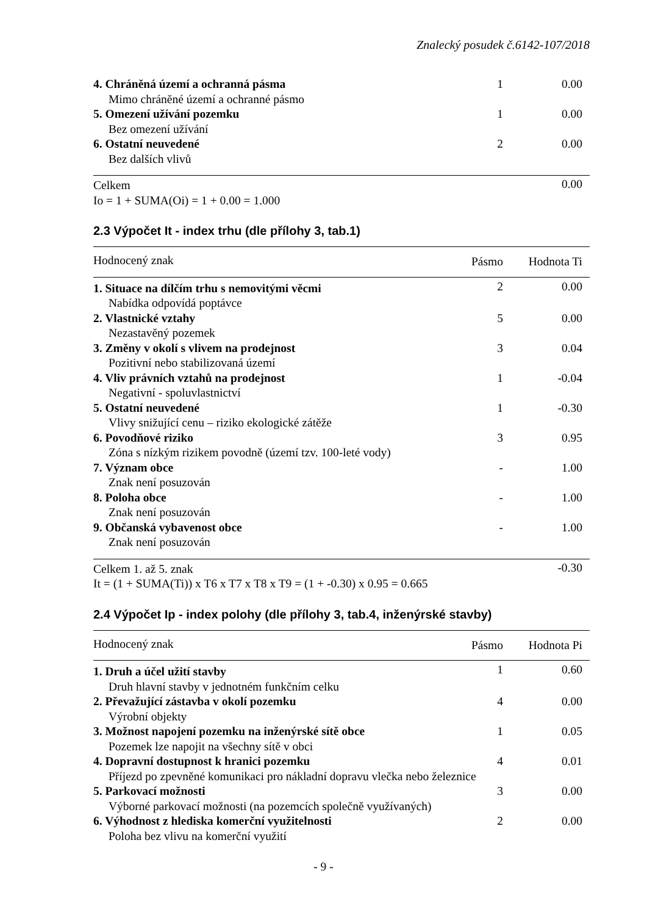Znalecký posudek č.6142-107/2018
| 4. Chráněná území a ochranná pásma | 1 | 0.00 |
| Mimo chráněné území a ochranné pásmo | | |
| 5. Omezení užívání pozemku | 1 | 0.00 |
| Bez omezení užívání | | |
| 6. Ostatní neuvedené | 2 | 0.00 |
| Bez dalších vlivů | | |
| Celkem | | 0.00 |
Io = 1 + SUMA(Oi) = 1 + 0.00 = 1.000
2.3 Výpočet It - index trhu (dle přílohy 3, tab.1)
| Hodnocený znak | Pásmo | Hodnota Ti |
| --- | --- | --- |
| 1. Situace na dílčím trhu s nemovitými věcmi | 2 | 0.00 |
| Nabídka odpovídá poptávce | | |
| 2. Vlastnické vztahy | 5 | 0.00 |
| Nezastavěný pozemek | | |
| 3. Změny v okolí s vlivem na prodejnost | 3 | 0.04 |
| Pozitivní nebo stabilizovaná území | | |
| 4. Vliv právních vztahů na prodejnost | 1 | -0.04 |
| Negativní - spoluvlastnictví | | |
| 5. Ostatní neuvedené | 1 | -0.30 |
| Vlivy snižující cenu – riziko ekologické zátěže | | |
| 6. Povodňové riziko | 3 | 0.95 |
| Zóna s nízkým rizikem povodně (území tzv. 100-leté vody) | | |
| 7. Význam obce | - | 1.00 |
| Znak není posuzován | | |
| 8. Poloha obce | - | 1.00 |
| Znak není posuzován | | |
| 9. Občanská vybavenost obce | - | 1.00 |
| Znak není posuzován | | |
| Celkem 1. až 5. znak | | -0.30 |
It = (1 + SUMA(Ti)) x T6 x T7 x T8 x T9 = (1 + -0.30) x 0.95 = 0.665
2.4 Výpočet Ip - index polohy (dle přílohy 3, tab.4, inženýrské stavby)
| Hodnocený znak | Pásmo | Hodnota Pi |
| --- | --- | --- |
| 1. Druh a účel užití stavby | 1 | 0.60 |
| Druh hlavní stavby v jednotném funkčním celku | | |
| 2. Převažující zástavba v okolí pozemku | 4 | 0.00 |
| Výrobní objekty | | |
| 3. Možnost napojení pozemku na inženýrské sítě obce | 1 | 0.05 |
| Pozemek lze napojit na všechny sítě v obci | | |
| 4. Dopravní dostupnost k hranici pozemku | 4 | 0.01 |
| Příjezd po zpevněné komunikaci pro nákladní dopravu vlečka nebo železnice | | |
| 5. Parkovací možnosti | 3 | 0.00 |
| Výborné parkovací možnosti (na pozemcích společně využívaných) | | |
| 6. Výhodnost z hlediska komerční využitelnosti | 2 | 0.00 |
| Poloha bez vlivu na komerční využití | | |
- 9 -